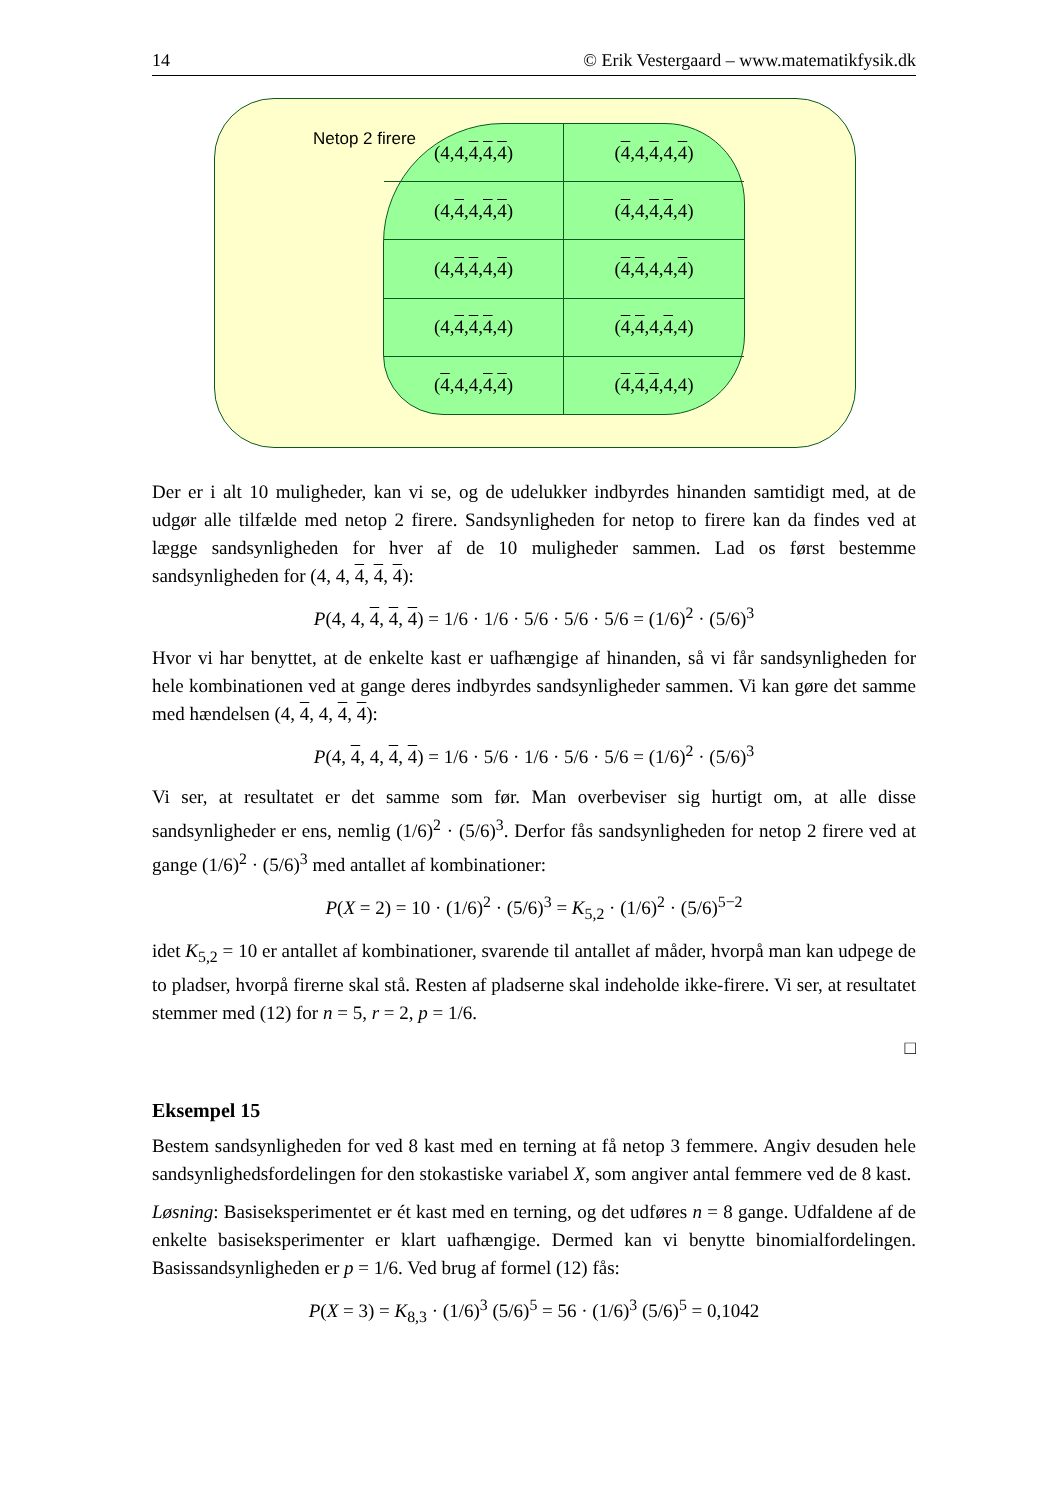14 © Erik Vestergaard – www.matematikfysik.dk
Netop 2 firere
(4,4, 4, 4, 4)
(4,4, 4,4, 4)
(4, 4,4, 4, 4)
(4,4, 4, 4,4)
(4, 4, 4,4, 4)
(4, 4,4,4, 4)
(4, 4, 4, 4,4)
(4, 4,4, 4,4)
(4,4,4, 4, 4)
(4, 4, 4,4,4)
Der er i alt 10 muligheder, kan vi se, og de udelukker indbyrdes hinanden samtidigt med, at de udgør alle tilfælde med netop 2 firere. Sandsynligheden for netop to firere kan da findes ved at lægge sandsynligheden for hver af de 10 muligheder sammen. Lad os først bestemme sandsynligheden for (4, 4, 4, 4, 4):
P(4, 4, 4, 4, 4) = 1/6 · 1/6 · 5/6 · 5/6 · 5/6 = (1/6)<sup>2</sup> · (5/6)<sup>3</sup>
Hvor vi har benyttet, at de enkelte kast er uafhængige af hinanden, så vi får sandsynligheden for hele kombinationen ved at gange deres indbyrdes sandsynligheder sammen. Vi kan gøre det samme med hændelsen (4, 4, 4, 4, 4):
P(4, 4, 4, 4, 4) = 1/6 · 5/6 · 1/6 · 5/6 · 5/6 = (1/6)<sup>2</sup> · (5/6)<sup>3</sup>
Vi ser, at resultatet er det samme som før. Man overbeviser sig hurtigt om, at alle disse sandsynligheder er ens, nemlig (1/6)<sup>2</sup> · (5/6)<sup>3</sup>. Derfor fås sandsynligheden for netop 2 firere ved at gange (1/6)<sup>2</sup> · (5/6)<sup>3</sup> med antallet af kombinationer:
P(X = 2) = 10 · (1/6)<sup>2</sup> · (5/6)<sup>3</sup> = K<sub>5,2</sub> · (1/6)<sup>2</sup> · (5/6)<sup>5−2</sup>
idet K<sub>5,2</sub> = 10 er antallet af kombinationer, svarende til antallet af måder, hvorpå man kan udpege de to pladser, hvorpå firerne skal stå. Resten af pladserne skal indeholde ikke-firere. Vi ser, at resultatet stemmer med (12) for n = 5, r = 2, p = 1/6.
□
Eksempel 15
Bestem sandsynligheden for ved 8 kast med en terning at få netop 3 femmere. Angiv desuden hele sandsynlighedsfordelingen for den stokastiske variabel X, som angiver antal femmere ved de 8 kast.
Løsning: Basiseksperimentet er ét kast med en terning, og det udføres n = 8 gange. Udfaldene af de enkelte basiseksperimenter er klart uafhængige. Dermed kan vi benytte binomialfordelingen. Basissandsynligheden er p = 1/6. Ved brug af formel (12) fås:
P(X = 3) = K<sub>8,3</sub> · (1/6)<sup>3</sup> (5/6)<sup>5</sup> = 56 · (1/6)<sup>3</sup> (5/6)<sup>5</sup> = 0,1042